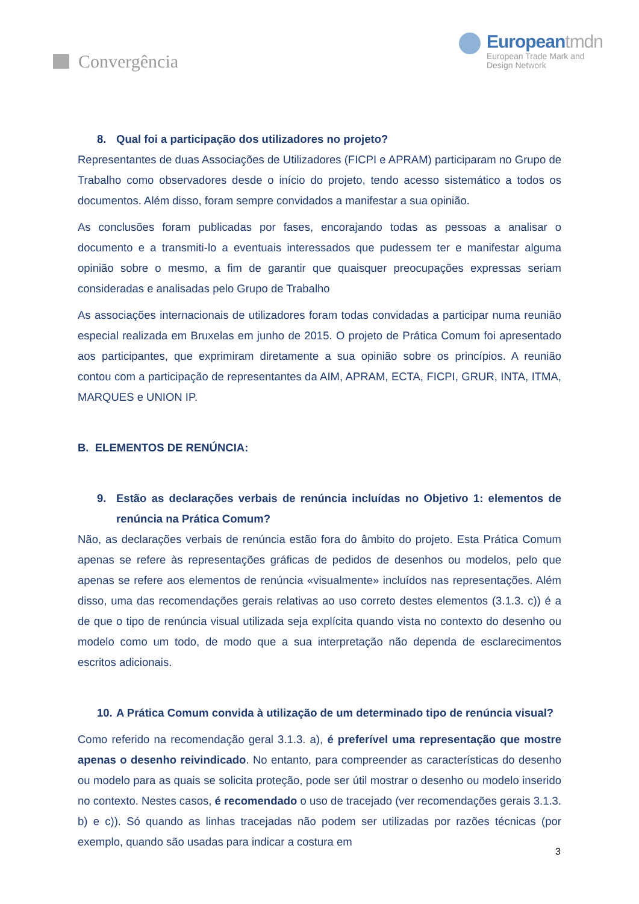Convergência Europeantmdn
European Trade Mark and
Design Network
8. Qual foi a participação dos utilizadores no projeto?
Representantes de duas Associações de Utilizadores (FICPI e APRAM) participaram no Grupo de Trabalho como observadores desde o início do projeto, tendo acesso sistemático a todos os documentos. Além disso, foram sempre convidados a manifestar a sua opinião.
As conclusões foram publicadas por fases, encorajando todas as pessoas a analisar o documento e a transmiti-lo a eventuais interessados que pudessem ter e manifestar alguma opinião sobre o mesmo, a fim de garantir que quaisquer preocupações expressas seriam consideradas e analisadas pelo Grupo de Trabalho
As associações internacionais de utilizadores foram todas convidadas a participar numa reunião especial realizada em Bruxelas em junho de 2015. O projeto de Prática Comum foi apresentado aos participantes, que exprimiram diretamente a sua opinião sobre os princípios. A reunião contou com a participação de representantes da AIM, APRAM, ECTA, FICPI, GRUR, INTA, ITMA, MARQUES e UNION IP.
B. ELEMENTOS DE RENÚNCIA:
9. Estão as declarações verbais de renúncia incluídas no Objetivo 1: elementos de renúncia na Prática Comum?
Não, as declarações verbais de renúncia estão fora do âmbito do projeto. Esta Prática Comum apenas se refere às representações gráficas de pedidos de desenhos ou modelos, pelo que apenas se refere aos elementos de renúncia «visualmente» incluídos nas representações. Além disso, uma das recomendações gerais relativas ao uso correto destes elementos (3.1.3. c)) é a de que o tipo de renúncia visual utilizada seja explícita quando vista no contexto do desenho ou modelo como um todo, de modo que a sua interpretação não dependa de esclarecimentos escritos adicionais.
10. A Prática Comum convida à utilização de um determinado tipo de renúncia visual?
Como referido na recomendação geral 3.1.3. a), é preferível uma representação que mostre apenas o desenho reivindicado. No entanto, para compreender as características do desenho ou modelo para as quais se solicita proteção, pode ser útil mostrar o desenho ou modelo inserido no contexto. Nestes casos, é recomendado o uso de tracejado (ver recomendações gerais 3.1.3. b) e c)). Só quando as linhas tracejadas não podem ser utilizadas por razões técnicas (por exemplo, quando são usadas para indicar a costura em
3